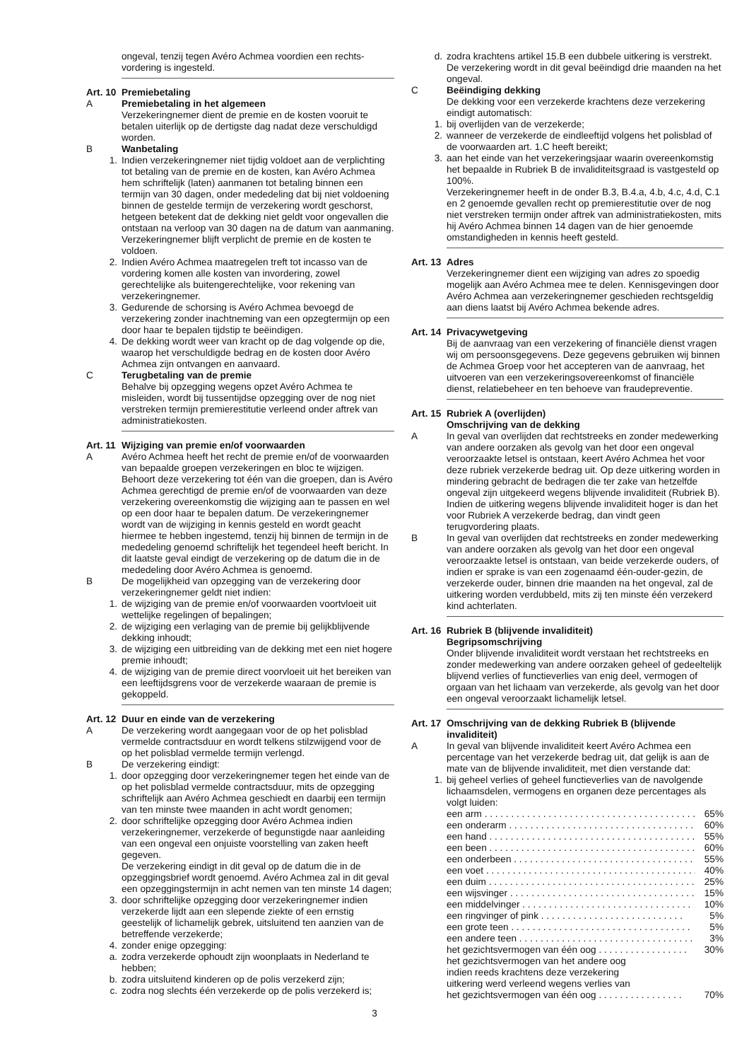ongeval, tenzij tegen Avéro Achmea voordien een rechts-vordering is ingesteld.
Art. 10
Premiebetaling
A Premiebetaling in het algemeen
Verzekeringnemer dient de premie en de kosten vooruit te betalen uiterlijk op de dertigste dag nadat deze verschuldigd worden.
B Wanbetaling
1. Indien verzekeringnemer niet tijdig voldoet aan de verplichting tot betaling van de premie en de kosten, kan Avéro Achmea hem schriftelijk (laten) aanmanen tot betaling binnen een termijn van 30 dagen, onder mededeling dat bij niet voldoening binnen de gestelde termijn de verzekering wordt geschorst, hetgeen betekent dat de dekking niet geldt voor ongevallen die ontstaan na verloop van 30 dagen na de datum van aanmaning. Verzekeringnemer blijft verplicht de premie en de kosten te voldoen.
2. Indien Avéro Achmea maatregelen treft tot incasso van de vordering komen alle kosten van invordering, zowel gerechtelijke als buitengerechtelijke, voor rekening van verzekeringnemer.
3. Gedurende de schorsing is Avéro Achmea bevoegd de verzekering zonder inachtneming van een opzegtermijn op een door haar te bepalen tijdstip te beëindigen.
4. De dekking wordt weer van kracht op de dag volgende op die, waarop het verschuldigde bedrag en de kosten door Avéro Achmea zijn ontvangen en aanvaard.
C Terugbetaling van de premie
Behalve bij opzegging wegens opzet Avéro Achmea te misleiden, wordt bij tussentijdse opzegging over de nog niet verstreken termijn premierestitutie verleend onder aftrek van administratiekosten.
Art. 11
Wijziging van premie en/of voorwaarden
A Avéro Achmea heeft het recht de premie en/of de voorwaarden van bepaalde groepen verzekeringen en bloc te wijzigen. Behoort deze verzekering tot één van die groepen, dan is Avéro Achmea gerechtigd de premie en/of de voorwaarden van deze verzekering overeenkomstig die wijziging aan te passen en wel op een door haar te bepalen datum. De verzekeringnemer wordt van de wijziging in kennis gesteld en wordt geacht hiermee te hebben ingestemd, tenzij hij binnen de termijn in de mededeling genoemd schriftelijk het tegendeel heeft bericht. In dit laatste geval eindigt de verzekering op de datum die in de mededeling door Avéro Achmea is genoemd.
B De mogelijkheid van opzegging van de verzekering door verzekeringnemer geldt niet indien:
1. de wijziging van de premie en/of voorwaarden voortvloeit uit wettelijke regelingen of bepalingen;
2. de wijziging een verlaging van de premie bij gelijkblijvende dekking inhoudt;
3. de wijziging een uitbreiding van de dekking met een niet hogere premie inhoudt;
4. de wijziging van de premie direct voorvloeit uit het bereiken van een leeftijdsgrens voor de verzekerde waaraan de premie is gekoppeld.
Art. 12
Duur en einde van de verzekering
A De verzekering wordt aangegaan voor de op het polisblad vermelde contractsduur en wordt telkens stilzwijgend voor de op het polisblad vermelde termijn verlengd.
B De verzekering eindigt:
1. door opzegging door verzekeringnemer tegen het einde van de op het polisblad vermelde contractsduur, mits de opzegging schriftelijk aan Avéro Achmea geschiedt en daarbij een termijn van ten minste twee maanden in acht wordt genomen;
2. door schriftelijke opzegging door Avéro Achmea indien verzekeringnemer, verzekerde of begunstigde naar aanleiding van een ongeval een onjuiste voorstelling van zaken heeft gegeven.
De verzekering eindigt in dit geval op de datum die in de opzeggingsbrief wordt genoemd. Avéro Achmea zal in dit geval een opzeggingstermijn in acht nemen van ten minste 14 dagen;
3. door schriftelijke opzegging door verzekeringnemer indien verzekerde lijdt aan een slepende ziekte of een ernstig geestelijk of lichamelijk gebrek, uitsluitend ten aanzien van de betreffende verzekerde;
4. zonder enige opzegging:
a. zodra verzekerde ophoudt zijn woonplaats in Nederland te hebben;
b. zodra uitsluitend kinderen op de polis verzekerd zijn;
c. zodra nog slechts één verzekerde op de polis verzekerd is;
d. zodra krachtens artikel 15.B een dubbele uitkering is verstrekt. De verzekering wordt in dit geval beëindigd drie maanden na het ongeval.
C Beëindiging dekking
De dekking voor een verzekerde krachtens deze verzekering eindigt automatisch:
1. bij overlijden van de verzekerde;
2. wanneer de verzekerde de eindleeftijd volgens het polisblad of de voorwaarden art. 1.C heeft bereikt;
3. aan het einde van het verzekeringsjaar waarin overeenkomstig het bepaalde in Rubriek B de invaliditeitsgraad is vastgesteld op 100%.
Verzekeringnemer heeft in de onder B.3, B.4.a, 4.b, 4.c, 4.d, C.1 en 2 genoemde gevallen recht op premierestitutie over de nog niet verstreken termijn onder aftrek van administratiekosten, mits hij Avéro Achmea binnen 14 dagen van de hier genoemde omstandigheden in kennis heeft gesteld.
Art. 13
Adres
Verzekeringnemer dient een wijziging van adres zo spoedig mogelijk aan Avéro Achmea mee te delen. Kennisgevingen door Avéro Achmea aan verzekeringnemer geschieden rechtsgeldig aan diens laatst bij Avéro Achmea bekende adres.
Art. 14
Privacywetgeving
Bij de aanvraag van een verzekering of financiële dienst vragen wij om persoonsgegevens. Deze gegevens gebruiken wij binnen de Achmea Groep voor het accepteren van de aanvraag, het uitvoeren van een verzekeringsovereenkomst of financiële dienst, relatiebeheer en ten behoeve van fraudepreventie.
Art. 15
Rubriek A (overlijden)
Omschrijving van de dekking
A In geval van overlijden dat rechtstreeks en zonder medewerking van andere oorzaken als gevolg van het door een ongeval veroorzaakte letsel is ontstaan, keert Avéro Achmea het voor deze rubriek verzekerde bedrag uit. Op deze uitkering worden in mindering gebracht de bedragen die ter zake van hetzelfde ongeval zijn uitgekeerd wegens blijvende invaliditeit (Rubriek B). Indien de uitkering wegens blijvende invaliditeit hoger is dan het voor Rubriek A verzekerde bedrag, dan vindt geen terugvordering plaats.
B In geval van overlijden dat rechtstreeks en zonder medewerking van andere oorzaken als gevolg van het door een ongeval veroorzaakte letsel is ontstaan, van beide verzekerde ouders, of indien er sprake is van een zogenaamd één-ouder-gezin, de verzekerde ouder, binnen drie maanden na het ongeval, zal de uitkering worden verdubbeld, mits zij ten minste één verzekerd kind achterlaten.
Art. 16
Rubriek B (blijvende invaliditeit)
Begripsomschrijving
Onder blijvende invaliditeit wordt verstaan het rechtstreeks en zonder medewerking van andere oorzaken geheel of gedeeltelijk blijvend verlies of functieverlies van enig deel, vermogen of orgaan van het lichaam van verzekerde, als gevolg van het door een ongeval veroorzaakt lichamelijk letsel.
Art. 17
Omschrijving van de dekking Rubriek B (blijvende invaliditeit)
A In geval van blijvende invaliditeit keert Avéro Achmea een percentage van het verzekerde bedrag uit, dat gelijk is aan de mate van de blijvende invaliditeit, met dien verstande dat:
1. bij geheel verlies of geheel functieverlies van de navolgende lichaamsdelen, vermogens en organen deze percentages als volgt luiden:
een arm . . . . . . . . . . . . . . . . . . . . . . . . . . . . . . . . . . . . . . . . 65%
een onderarm . . . . . . . . . . . . . . . . . . . . . . . . . . . . . . . . . . . . 60%
een hand . . . . . . . . . . . . . . . . . . . . . . . . . . . . . . . . . . . . . . . . 55%
een been . . . . . . . . . . . . . . . . . . . . . . . . . . . . . . . . . . . . . . . . 60%
een onderbeen . . . . . . . . . . . . . . . . . . . . . . . . . . . . . . . . . . . 55%
een voet . . . . . . . . . . . . . . . . . . . . . . . . . . . . . . . . . . . . . . . . 40%
een duim . . . . . . . . . . . . . . . . . . . . . . . . . . . . . . . . . . . . . . . 25%
een wijsvinger . . . . . . . . . . . . . . . . . . . . . . . . . . . . . . . . . . . 15%
een middelvinger . . . . . . . . . . . . . . . . . . . . . . . . . . . . . . . . 10%
een ringvinger of pink . . . . . . . . . . . . . . . . . . . . . . . . . . . 5%
een grote teen . . . . . . . . . . . . . . . . . . . . . . . . . . . . . . . . . . 5%
een andere teen . . . . . . . . . . . . . . . . . . . . . . . . . . . . . . . . . 3%
het gezichtsvermogen van één oog . . . . . . . . . . . . . . . . . 30%
het gezichtsvermogen van het andere oog
indien reeds krachtens deze verzekering
uitkering werd verleend wegens verlies van
het gezichtsvermogen van één oog . . . . . . . . . . . . . . . .
70%
3